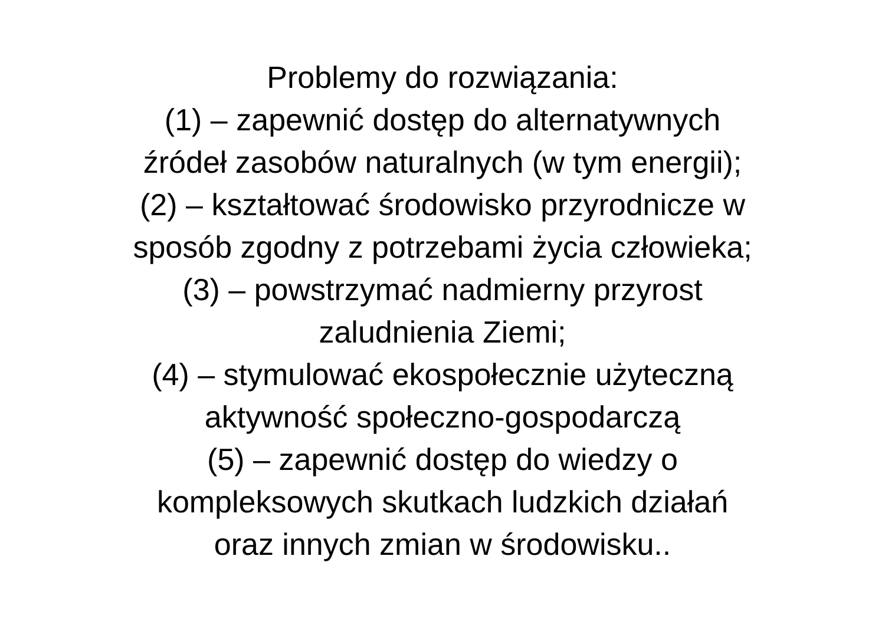Problemy do rozwiązania:
(1) – zapewnić dostęp do alternatywnych
źródeł zasobów naturalnych (w tym energii);
(2) – kształtować środowisko przyrodnicze w
sposób zgodny z potrzebami życia człowieka;
(3) – powstrzymać nadmierny przyrost
zaludnienia Ziemi;
(4) – stymulować ekospołecznie użyteczną
aktywność społeczno-gospodarczą
(5) – zapewnić dostęp do wiedzy o
kompleksowych skutkach ludzkich działań
oraz innych zmian w środowisku..